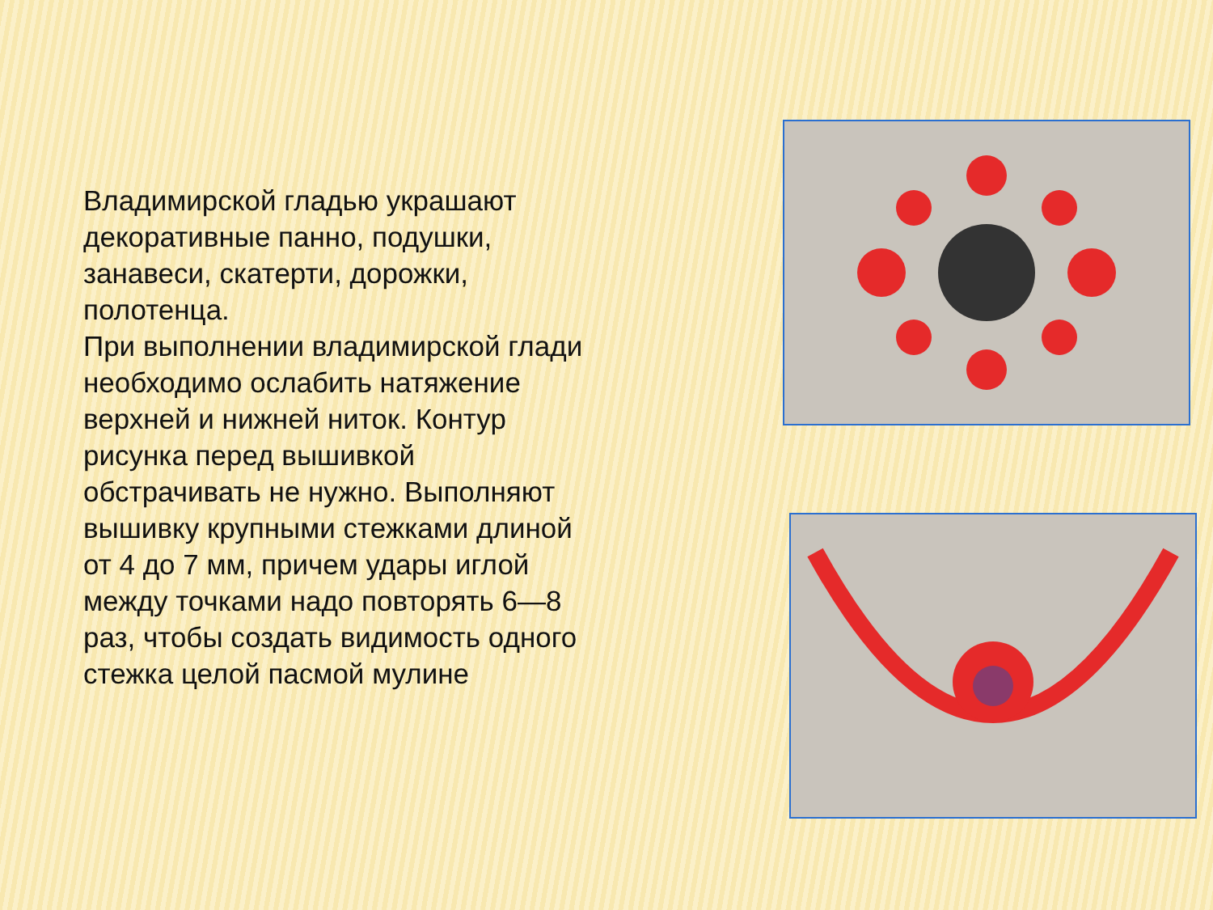Владимирской гладью украшают декоративные панно, подушки, занавеси, скатерти, дорожки, полотенца.
При выполнении владимирской глади необходимо ослабить натяжение верхней и нижней ниток. Контур рисунка перед вышивкой обстрачивать не нужно. Выполняют вышивку крупными стежками длиной от 4 до 7 мм, причем удары иглой между точками надо повторять 6—8 раз, чтобы создать видимость одного стежка целой пасмой мулине